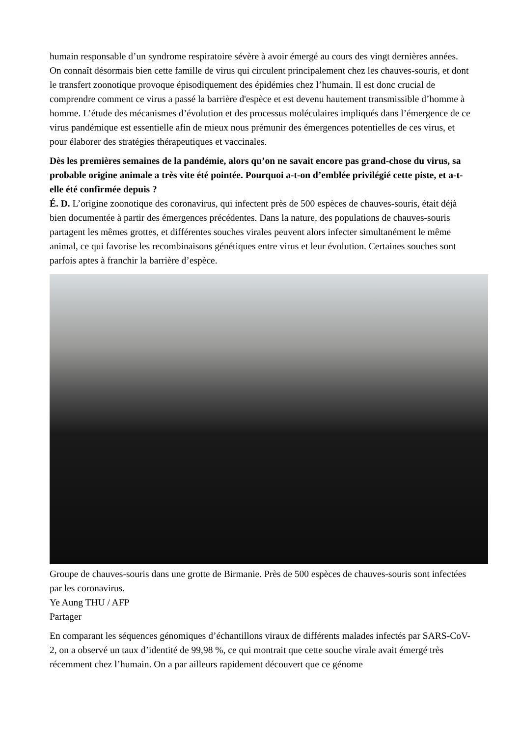humain responsable d’un syndrome respiratoire sévère à avoir émergé au cours des vingt dernières années. On connaît désormais bien cette famille de virus qui circulent principalement chez les chauves-souris, et dont le transfert zoonotique provoque épisodiquement des épidémies chez l’humain. Il est donc crucial de comprendre comment ce virus a passé la barrière d'espèce et est devenu hautement transmissible d’homme à homme. L’étude des mécanismes d’évolution et des processus moléculaires impliqués dans l’émergence de ce virus pandémique est essentielle afin de mieux nous prémunir des émergences potentielles de ces virus, et pour élaborer des stratégies thérapeutiques et vaccinales.
Dès les premières semaines de la pandémie, alors qu’on ne savait encore pas grand-chose du virus, sa probable origine animale a très vite été pointée. Pourquoi a-t-on d’emblée privilégié cette piste, et a-t-elle été confirmée depuis ?
É. D. L’origine zoonotique des coronavirus, qui infectent près de 500 espèces de chauves-souris, était déjà bien documentée à partir des émergences précédentes. Dans la nature, des populations de chauves-souris partagent les mêmes grottes, et différentes souches virales peuvent alors infecter simultanément le même animal, ce qui favorise les recombinaisons génétiques entre virus et leur évolution. Certaines souches sont parfois aptes à franchir la barrière d’espèce.
Groupe de chauves-souris dans une grotte de Birmanie. Près de 500 espèces de chauves-souris sont infectées par les coronavirus.
Ye Aung THU / AFP
Partager
En comparant les séquences génomiques d’échantillons viraux de différents malades infectés par SARS-CoV-2, on a observé un taux d’identité de 99,98 %, ce qui montrait que cette souche virale avait émergé très récemment chez l’humain. On a par ailleurs rapidement découvert que ce génome